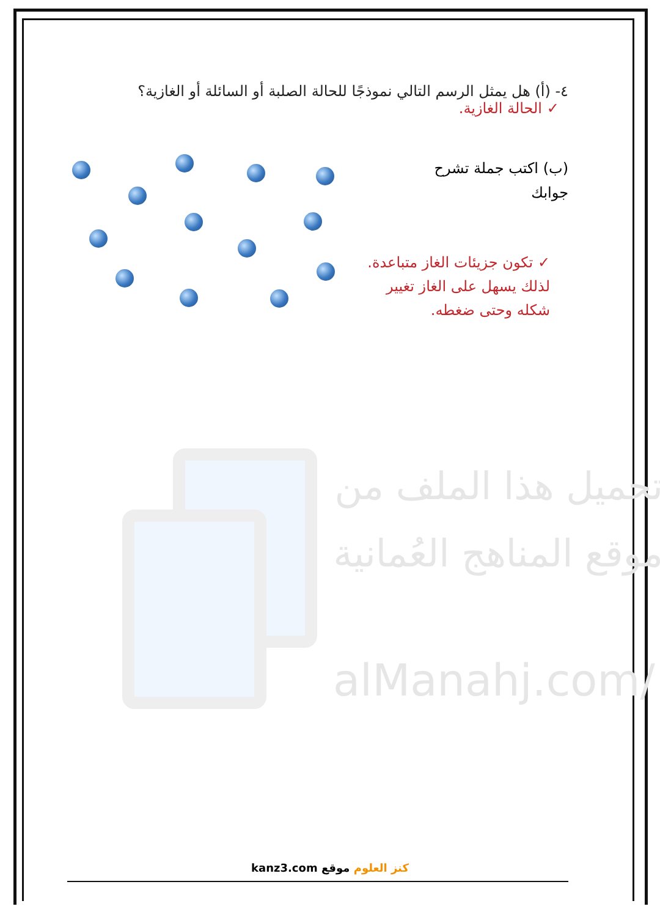تحميل هذا الملف من موقع المناهج العُمانية
alManahj.com/
٤- (أ) هل يمثل الرسم التالي نموذجًا للحالة الصلبة أو السائلة أو الغازية؟
✓ الحالة الغازية.
(ب) اكتب جملة تشرح
جوابك
✓ تكون جزيئات الغاز متباعدة. لذلك يسهل على الغاز تغيير شكله وحتى ضغطه.
kanz3.com كنز العلوم موقع